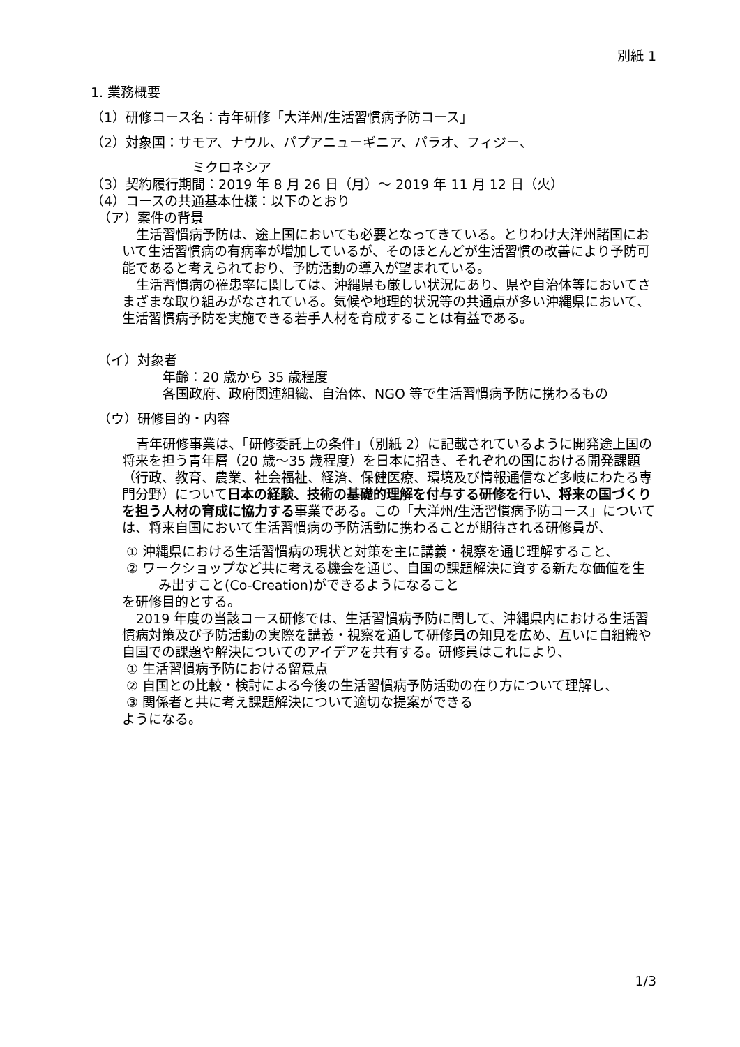別紙 1
1. 業務概要
（1）研修コース名：青年研修「大洋州/生活習慣病予防コース」
（2）対象国：サモア、ナウル、パプアニューギニア、パラオ、フィジー、
ミクロネシア
（3）契約履行期間：2019 年 8 月 26 日（月）～ 2019 年 11 月 12 日（火）
（4）コースの共通基本仕様：以下のとおり
（ア）案件の背景
生活習慣病予防は、途上国においても必要となってきている。とりわけ大洋州諸国において生活習慣病の有病率が増加しているが、そのほとんどが生活習慣の改善により予防可能であると考えられており、予防活動の導入が望まれている。
生活習慣病の罹患率に関しては、沖縄県も厳しい状況にあり、県や自治体等においてさまざまな取り組みがなされている。気候や地理的状況等の共通点が多い沖縄県において、生活習慣病予防を実施できる若手人材を育成することは有益である。
（イ）対象者
年齢：20 歳から 35 歳程度
各国政府、政府関連組織、自治体、NGO 等で生活習慣病予防に携わるもの
（ウ）研修目的・内容
青年研修事業は、「研修委託上の条件」（別紙 2）に記載されているように開発途上国の将来を担う青年層（20 歳～35 歳程度）を日本に招き、それぞれの国における開発課題（行政、教育、農業、社会福祉、経済、保健医療、環境及び情報通信など多岐にわたる専門分野）について日本の経験、技術の基礎的理解を付与する研修を行い、将来の国づくりを担う人材の育成に協力する事業である。この「大洋州/生活習慣病予防コース」については、将来自国において生活習慣病の予防活動に携わることが期待される研修員が、
① 沖縄県における生活習慣病の現状と対策を主に講義・視察を通じ理解すること、
② ワークショップなど共に考える機会を通じ、自国の課題解決に資する新たな価値を生み出すこと(Co-Creation)ができるようになること
を研修目的とする。
2019 年度の当該コース研修では、生活習慣病予防に関して、沖縄県内における生活習慣病対策及び予防活動の実際を講義・視察を通して研修員の知見を広め、互いに自組織や自国での課題や解決についてのアイデアを共有する。研修員はこれにより、
① 生活習慣病予防における留意点
② 自国との比較・検討による今後の生活習慣病予防活動の在り方について理解し、
③ 関係者と共に考え課題解決について適切な提案ができる
ようになる。
1/3